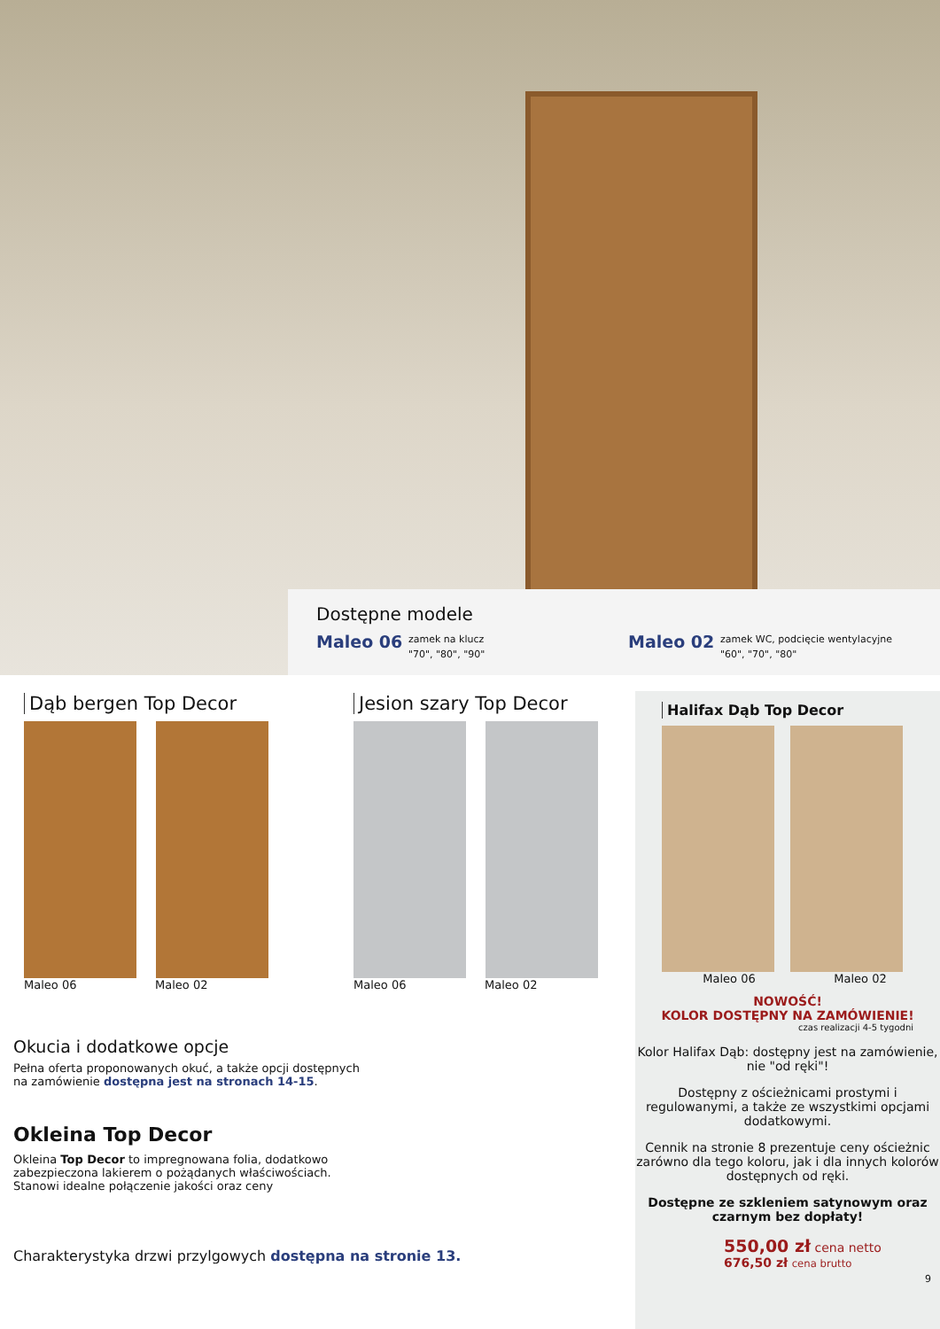Dostępne modele
Maleo 06 zamek na klucz
"70", "80", "90" Maleo 02 zamek WC, podcięcie wentylacyjne
"60", "70", "80"
Dąb bergen Top Decor
Maleo 06 Maleo 02
Jesion szary Top Decor
Maleo 06 Maleo 02
Halifax Dąb Top Decor
Maleo 06 Maleo 02
NOWOŚĆ!
KOLOR DOSTĘPNY NA ZAMÓWIENIE!
czas realizacji 4-5 tygodni
Kolor Halifax Dąb: dostępny jest na zamówienie, nie "od ręki"!
Dostępny z ościeżnicami prostymi i regulowanymi, a także ze wszystkimi opcjami dodatkowymi.
Cennik na stronie 8 prezentuje ceny ościeżnic zarówno dla tego koloru, jak i dla innych kolorów dostępnych od ręki.
Dostępne ze szkleniem satynowym oraz czarnym bez dopłaty!
550,00 zł cena netto
676,50 zł cena brutto
9
Okucia i dodatkowe opcje
Pełna oferta proponowanych okuć, a także opcji dostępnych
na zamówienie dostępna jest na stronach 14-15.
Okleina Top Decor
Okleina Top Decor to impregnowana folia, dodatkowo
zabezpieczona lakierem o pożądanych właściwościach.
Stanowi idealne połączenie jakości oraz ceny
Charakterystyka drzwi przylgowych dostępna na stronie 13.